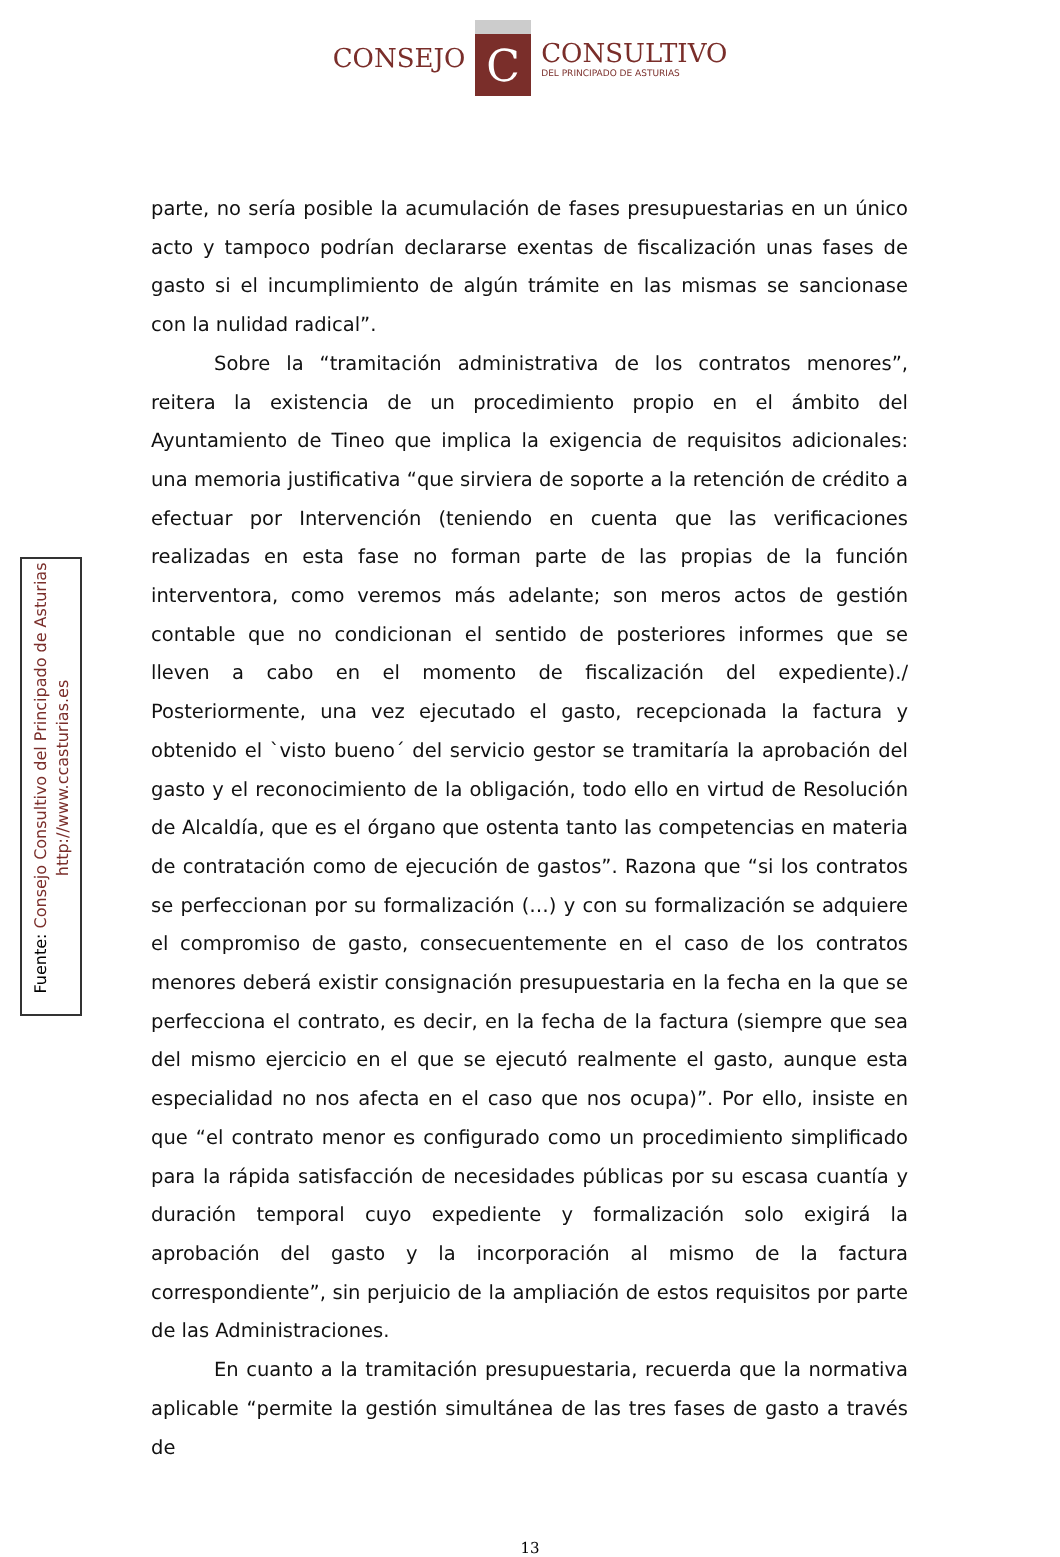CONSEJO
C
CONSULTIVO DEL PRINCIPADO DE ASTURIAS
Fuente: Consejo Consultivo del Principado de Asturias
http://www.ccasturias.es
parte, no sería posible la acumulación de fases presupuestarias en un único acto y tampoco podrían declararse exentas de fiscalización unas fases de gasto si el incumplimiento de algún trámite en las mismas se sancionase con la nulidad radical”.
Sobre la “tramitación administrativa de los contratos menores”, reitera la existencia de un procedimiento propio en el ámbito del Ayuntamiento de Tineo que implica la exigencia de requisitos adicionales: una memoria justificativa “que sirviera de soporte a la retención de crédito a efectuar por Intervención (teniendo en cuenta que las verificaciones realizadas en esta fase no forman parte de las propias de la función interventora, como veremos más adelante; son meros actos de gestión contable que no condicionan el sentido de posteriores informes que se lleven a cabo en el momento de fiscalización del expediente)./ Posteriormente, una vez ejecutado el gasto, recepcionada la factura y obtenido el `visto bueno´ del servicio gestor se tramitaría la aprobación del gasto y el reconocimiento de la obligación, todo ello en virtud de Resolución de Alcaldía, que es el órgano que ostenta tanto las competencias en materia de contratación como de ejecución de gastos”. Razona que “si los contratos se perfeccionan por su formalización (…) y con su formalización se adquiere el compromiso de gasto, consecuentemente en el caso de los contratos menores deberá existir consignación presupuestaria en la fecha en la que se perfecciona el contrato, es decir, en la fecha de la factura (siempre que sea del mismo ejercicio en el que se ejecutó realmente el gasto, aunque esta especialidad no nos afecta en el caso que nos ocupa)”. Por ello, insiste en que “el contrato menor es configurado como un procedimiento simplificado para la rápida satisfacción de necesidades públicas por su escasa cuantía y duración temporal cuyo expediente y formalización solo exigirá la aprobación del gasto y la incorporación al mismo de la factura correspondiente”, sin perjuicio de la ampliación de estos requisitos por parte de las Administraciones.
En cuanto a la tramitación presupuestaria, recuerda que la normativa aplicable “permite la gestión simultánea de las tres fases de gasto a través de
13